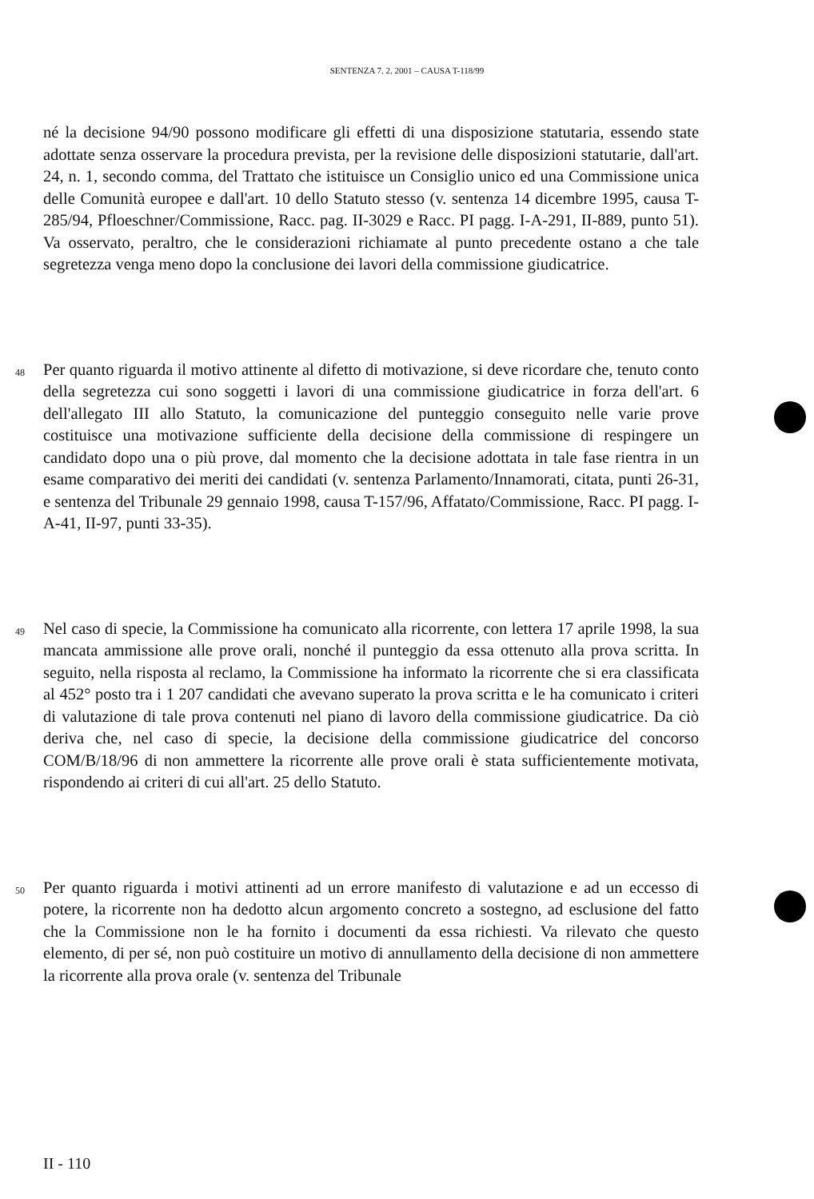SENTENZA 7. 2. 2001 – CAUSA T-118/99
né la decisione 94/90 possono modificare gli effetti di una disposizione statutaria, essendo state adottate senza osservare la procedura prevista, per la revisione delle disposizioni statutarie, dall'art. 24, n. 1, secondo comma, del Trattato che istituisce un Consiglio unico ed una Commissione unica delle Comunità europee e dall'art. 10 dello Statuto stesso (v. sentenza 14 dicembre 1995, causa T-285/94, Pfloeschner/Commissione, Racc. pag. II-3029 e Racc. PI pagg. I-A-291, II-889, punto 51). Va osservato, peraltro, che le considerazioni richiamate al punto precedente ostano a che tale segretezza venga meno dopo la conclusione dei lavori della commissione giudicatrice.
48
Per quanto riguarda il motivo attinente al difetto di motivazione, si deve ricordare che, tenuto conto della segretezza cui sono soggetti i lavori di una commissione giudicatrice in forza dell'art. 6 dell'allegato III allo Statuto, la comunicazione del punteggio conseguito nelle varie prove costituisce una motivazione sufficiente della decisione della commissione di respingere un candidato dopo una o più prove, dal momento che la decisione adottata in tale fase rientra in un esame comparativo dei meriti dei candidati (v. sentenza Parlamento/Innamorati, citata, punti 26-31, e sentenza del Tribunale 29 gennaio 1998, causa T-157/96, Affatato/Commissione, Racc. PI pagg. I-A-41, II-97, punti 33-35).
49
Nel caso di specie, la Commissione ha comunicato alla ricorrente, con lettera 17 aprile 1998, la sua mancata ammissione alle prove orali, nonché il punteggio da essa ottenuto alla prova scritta. In seguito, nella risposta al reclamo, la Commissione ha informato la ricorrente che si era classificata al 452° posto tra i 1 207 candidati che avevano superato la prova scritta e le ha comunicato i criteri di valutazione di tale prova contenuti nel piano di lavoro della commissione giudicatrice. Da ciò deriva che, nel caso di specie, la decisione della commissione giudicatrice del concorso COM/B/18/96 di non ammettere la ricorrente alle prove orali è stata sufficientemente motivata, rispondendo ai criteri di cui all'art. 25 dello Statuto.
50
Per quanto riguarda i motivi attinenti ad un errore manifesto di valutazione e ad un eccesso di potere, la ricorrente non ha dedotto alcun argomento concreto a sostegno, ad esclusione del fatto che la Commissione non le ha fornito i documenti da essa richiesti. Va rilevato che questo elemento, di per sé, non può costituire un motivo di annullamento della decisione di non ammettere la ricorrente alla prova orale (v. sentenza del Tribunale
II - 110